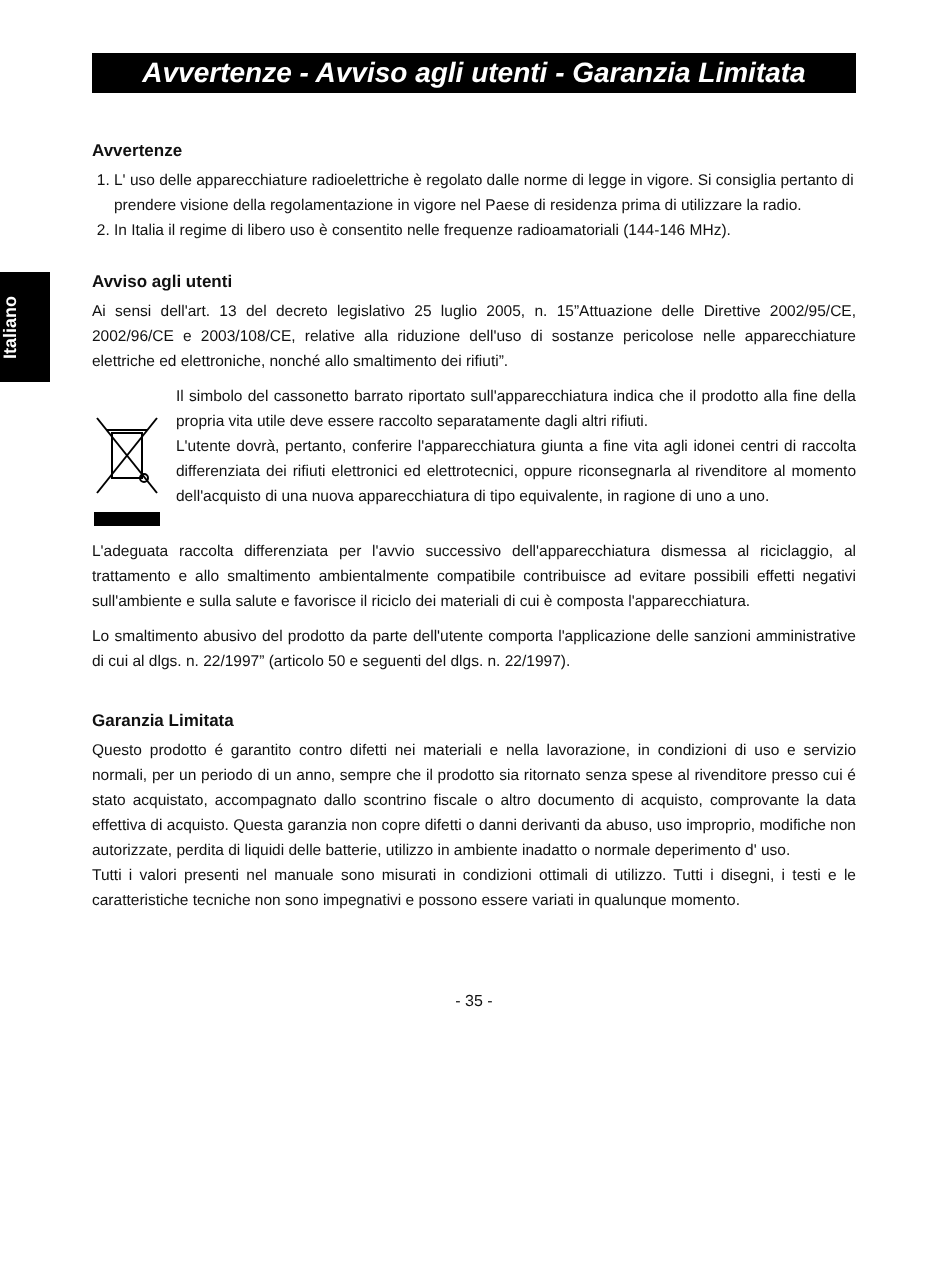Italiano
Avvertenze - Avviso agli utenti - Garanzia Limitata
Avvertenze
1. L' uso delle apparecchiature radioelettriche è regolato dalle norme di legge in vigore. Si consiglia pertanto di prendere visione della regolamentazione in vigore nel Paese di residenza prima di utilizzare la radio.
2. In Italia il regime di libero uso è consentito nelle frequenze radioamatoriali (144-146 MHz).
Avviso agli utenti
Ai sensi dell'art. 13 del decreto legislativo 25 luglio 2005, n. 15”Attuazione delle Direttive 2002/95/CE, 2002/96/CE e 2003/108/CE, relative alla riduzione dell'uso di sostanze pericolose nelle apparecchiature elettriche ed elettroniche, nonché allo smaltimento dei rifiuti”.
Il simbolo del cassonetto barrato riportato sull'apparecchiatura indica che il prodotto alla fine della propria vita utile deve essere raccolto separatamente dagli altri rifiuti.
L'utente dovrà, pertanto, conferire l'apparecchiatura giunta a fine vita agli idonei centri di raccolta differenziata dei rifiuti elettronici ed elettrotecnici, oppure riconsegnarla al rivenditore al momento dell'acquisto di una nuova apparecchiatura di tipo equivalente, in ragione di uno a uno.
L'adeguata raccolta differenziata per l'avvio successivo dell'apparecchiatura dismessa al riciclaggio, al trattamento e allo smaltimento ambientalmente compatibile contribuisce ad evitare possibili effetti negativi sull'ambiente e sulla salute e favorisce il riciclo dei materiali di cui è composta l'apparecchiatura.
Lo smaltimento abusivo del prodotto da parte dell'utente comporta l'applicazione delle sanzioni amministrative di cui al dlgs. n. 22/1997” (articolo 50 e seguenti del dlgs. n. 22/1997).
Garanzia Limitata
Questo prodotto é garantito contro difetti nei materiali e nella lavorazione, in condizioni di uso e servizio normali, per un periodo di un anno, sempre che il prodotto sia ritornato senza spese al rivenditore presso cui é stato acquistato, accompagnato dallo scontrino fiscale o altro documento di acquisto, comprovante la data effettiva di acquisto. Questa garanzia non copre difetti o danni derivanti da abuso, uso improprio, modifiche non autorizzate, perdita di liquidi delle batterie, utilizzo in ambiente inadatto o normale deperimento d' uso.
Tutti i valori presenti nel manuale sono misurati in condizioni ottimali di utilizzo. Tutti i disegni, i testi e le caratteristiche tecniche non sono impegnativi e possono essere variati in qualunque momento.
- 35 -